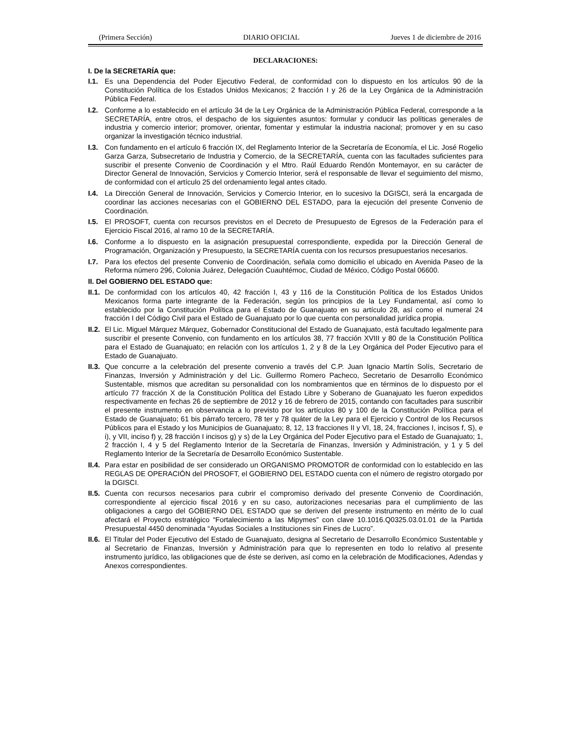(Primera Sección) DIARIO OFICIAL Jueves 1 de diciembre de 2016
DECLARACIONES:
I. De la SECRETARÍA que:
I.1. Es una Dependencia del Poder Ejecutivo Federal, de conformidad con lo dispuesto en los artículos 90 de la Constitución Política de los Estados Unidos Mexicanos; 2 fracción I y 26 de la Ley Orgánica de la Administración Pública Federal.
I.2. Conforme a lo establecido en el artículo 34 de la Ley Orgánica de la Administración Pública Federal, corresponde a la SECRETARÍA, entre otros, el despacho de los siguientes asuntos: formular y conducir las políticas generales de industria y comercio interior; promover, orientar, fomentar y estimular la industria nacional; promover y en su caso organizar la investigación técnico industrial.
I.3. Con fundamento en el artículo 6 fracción IX, del Reglamento Interior de la Secretaría de Economía, el Lic. José Rogelio Garza Garza, Subsecretario de Industria y Comercio, de la SECRETARÍA, cuenta con las facultades suficientes para suscribir el presente Convenio de Coordinación y el Mtro. Raúl Eduardo Rendón Montemayor, en su carácter de Director General de Innovación, Servicios y Comercio Interior, será el responsable de llevar el seguimiento del mismo, de conformidad con el artículo 25 del ordenamiento legal antes citado.
I.4. La Dirección General de Innovación, Servicios y Comercio Interior, en lo sucesivo la DGISCI, será la encargada de coordinar las acciones necesarias con el GOBIERNO DEL ESTADO, para la ejecución del presente Convenio de Coordinación.
I.5. El PROSOFT, cuenta con recursos previstos en el Decreto de Presupuesto de Egresos de la Federación para el Ejercicio Fiscal 2016, al ramo 10 de la SECRETARÍA.
I.6. Conforme a lo dispuesto en la asignación presupuestal correspondiente, expedida por la Dirección General de Programación, Organización y Presupuesto, la SECRETARÍA cuenta con los recursos presupuestarios necesarios.
I.7. Para los efectos del presente Convenio de Coordinación, señala como domicilio el ubicado en Avenida Paseo de la Reforma número 296, Colonia Juárez, Delegación Cuauhtémoc, Ciudad de México, Código Postal 06600.
II. Del GOBIERNO DEL ESTADO que:
II.1. De conformidad con los artículos 40, 42 fracción I, 43 y 116 de la Constitución Política de los Estados Unidos Mexicanos forma parte integrante de la Federación, según los principios de la Ley Fundamental, así como lo establecido por la Constitución Política para el Estado de Guanajuato en su artículo 28, así como el numeral 24 fracción I del Código Civil para el Estado de Guanajuato por lo que cuenta con personalidad jurídica propia.
II.2. El Lic. Miguel Márquez Márquez, Gobernador Constitucional del Estado de Guanajuato, está facultado legalmente para suscribir el presente Convenio, con fundamento en los artículos 38, 77 fracción XVIII y 80 de la Constitución Política para el Estado de Guanajuato; en relación con los artículos 1, 2 y 8 de la Ley Orgánica del Poder Ejecutivo para el Estado de Guanajuato.
II.3. Que concurre a la celebración del presente convenio a través del C.P. Juan Ignacio Martín Solís, Secretario de Finanzas, Inversión y Administración y del Lic. Guillermo Romero Pacheco, Secretario de Desarrollo Económico Sustentable, mismos que acreditan su personalidad con los nombramientos que en términos de lo dispuesto por el artículo 77 fracción X de la Constitución Política del Estado Libre y Soberano de Guanajuato les fueron expedidos respectivamente en fechas 26 de septiembre de 2012 y 16 de febrero de 2015, contando con facultades para suscribir el presente instrumento en observancia a lo previsto por los artículos 80 y 100 de la Constitución Política para el Estado de Guanajuato; 61 bis párrafo tercero, 78 ter y 78 quáter de la Ley para el Ejercicio y Control de los Recursos Públicos para el Estado y los Municipios de Guanajuato; 8, 12, 13 fracciones II y VI, 18, 24, fracciones I, incisos f, S), e i), y VII, inciso f) y, 28 fracción I incisos g) y s) de la Ley Orgánica del Poder Ejecutivo para el Estado de Guanajuato; 1, 2 fracción I, 4 y 5 del Reglamento Interior de la Secretaría de Finanzas, Inversión y Administración, y 1 y 5 del Reglamento Interior de la Secretaría de Desarrollo Económico Sustentable.
II.4. Para estar en posibilidad de ser considerado un ORGANISMO PROMOTOR de conformidad con lo establecido en las REGLAS DE OPERACIÓN del PROSOFT, el GOBIERNO DEL ESTADO cuenta con el número de registro otorgado por la DGISCI.
II.5. Cuenta con recursos necesarios para cubrir el compromiso derivado del presente Convenio de Coordinación, correspondiente al ejercicio fiscal 2016 y en su caso, autorizaciones necesarias para el cumplimiento de las obligaciones a cargo del GOBIERNO DEL ESTADO que se deriven del presente instrumento en mérito de lo cual afectará el Proyecto estratégico “Fortalecimiento a las Mipymes” con clave 10.1016.Q0325.03.01.01 de la Partida Presupuestal 4450 denominada “Ayudas Sociales a Instituciones sin Fines de Lucro”.
II.6. El Titular del Poder Ejecutivo del Estado de Guanajuato, designa al Secretario de Desarrollo Económico Sustentable y al Secretario de Finanzas, Inversión y Administración para que lo representen en todo lo relativo al presente instrumento jurídico, las obligaciones que de éste se deriven, así como en la celebración de Modificaciones, Adendas y Anexos correspondientes.